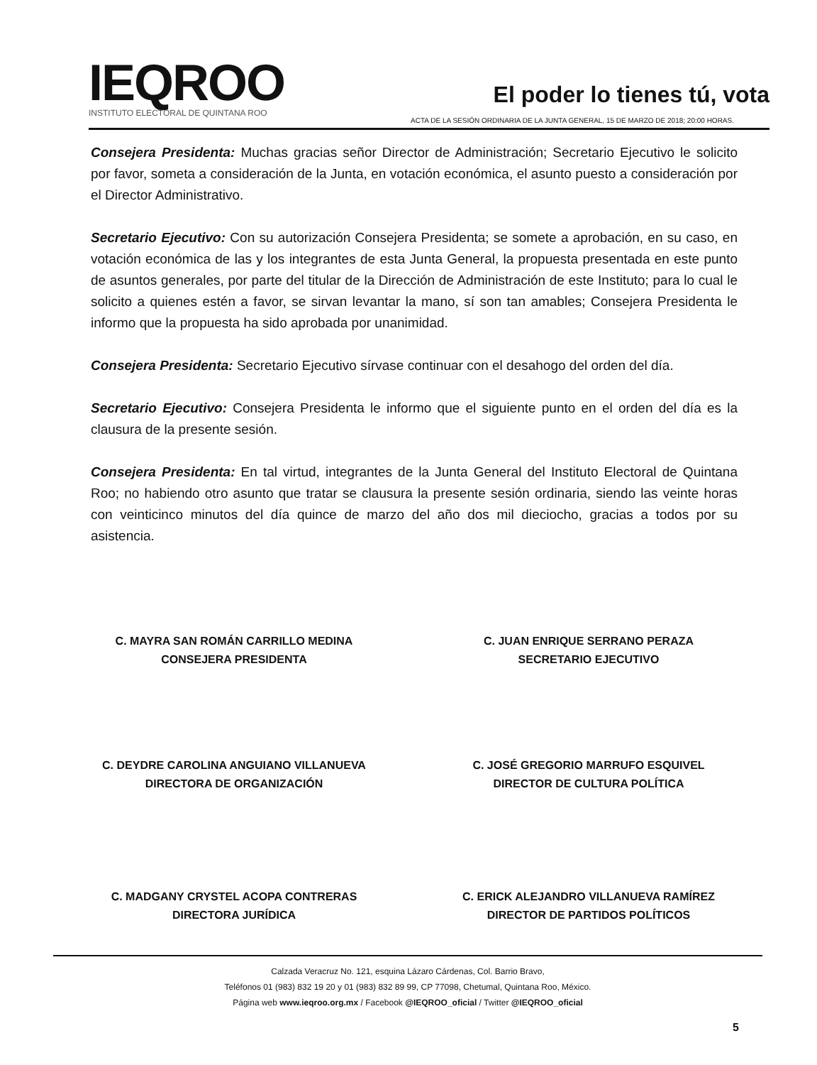IEQROO
INSTITUTO ELECTORAL DE QUINTANA ROO
El poder lo tienes tú, vota
ACTA DE LA SESIÓN ORDINARIA DE LA JUNTA GENERAL, 15 DE MARZO DE 2018; 20:00 HORAS.
Consejera Presidenta: Muchas gracias señor Director de Administración; Secretario Ejecutivo le solicito por favor, someta a consideración de la Junta, en votación económica, el asunto puesto a consideración por el Director Administrativo.
Secretario Ejecutivo: Con su autorización Consejera Presidenta; se somete a aprobación, en su caso, en votación económica de las y los integrantes de esta Junta General, la propuesta presentada en este punto de asuntos generales, por parte del titular de la Dirección de Administración de este Instituto; para lo cual le solicito a quienes estén a favor, se sirvan levantar la mano, sí son tan amables; Consejera Presidenta le informo que la propuesta ha sido aprobada por unanimidad.
Consejera Presidenta: Secretario Ejecutivo sírvase continuar con el desahogo del orden del día.
Secretario Ejecutivo: Consejera Presidenta le informo que el siguiente punto en el orden del día es la clausura de la presente sesión.
Consejera Presidenta: En tal virtud, integrantes de la Junta General del Instituto Electoral de Quintana Roo; no habiendo otro asunto que tratar se clausura la presente sesión ordinaria, siendo las veinte horas con veinticinco minutos del día quince de marzo del año dos mil dieciocho, gracias a todos por su asistencia.
C. MAYRA SAN ROMÁN CARRILLO MEDINA
CONSEJERA PRESIDENTA
C. JUAN ENRIQUE SERRANO PERAZA
SECRETARIO EJECUTIVO
C. DEYDRE CAROLINA ANGUIANO VILLANUEVA
DIRECTORA DE ORGANIZACIÓN
C. JOSÉ GREGORIO MARRUFO ESQUIVEL
DIRECTOR DE CULTURA POLÍTICA
C. MADGANY CRYSTEL ACOPA CONTRERAS
DIRECTORA JURÍDICA
C. ERICK ALEJANDRO VILLANUEVA RAMÍREZ
DIRECTOR DE PARTIDOS POLÍTICOS
Calzada Veracruz No. 121, esquina Lázaro Cárdenas, Col. Barrio Bravo,
Teléfonos 01 (983) 832 19 20 y 01 (983) 832 89 99, CP 77098, Chetumal, Quintana Roo, México.
Página web www.ieqroo.org.mx / Facebook @IEQROO_oficial / Twitter @IEQROO_oficial
5